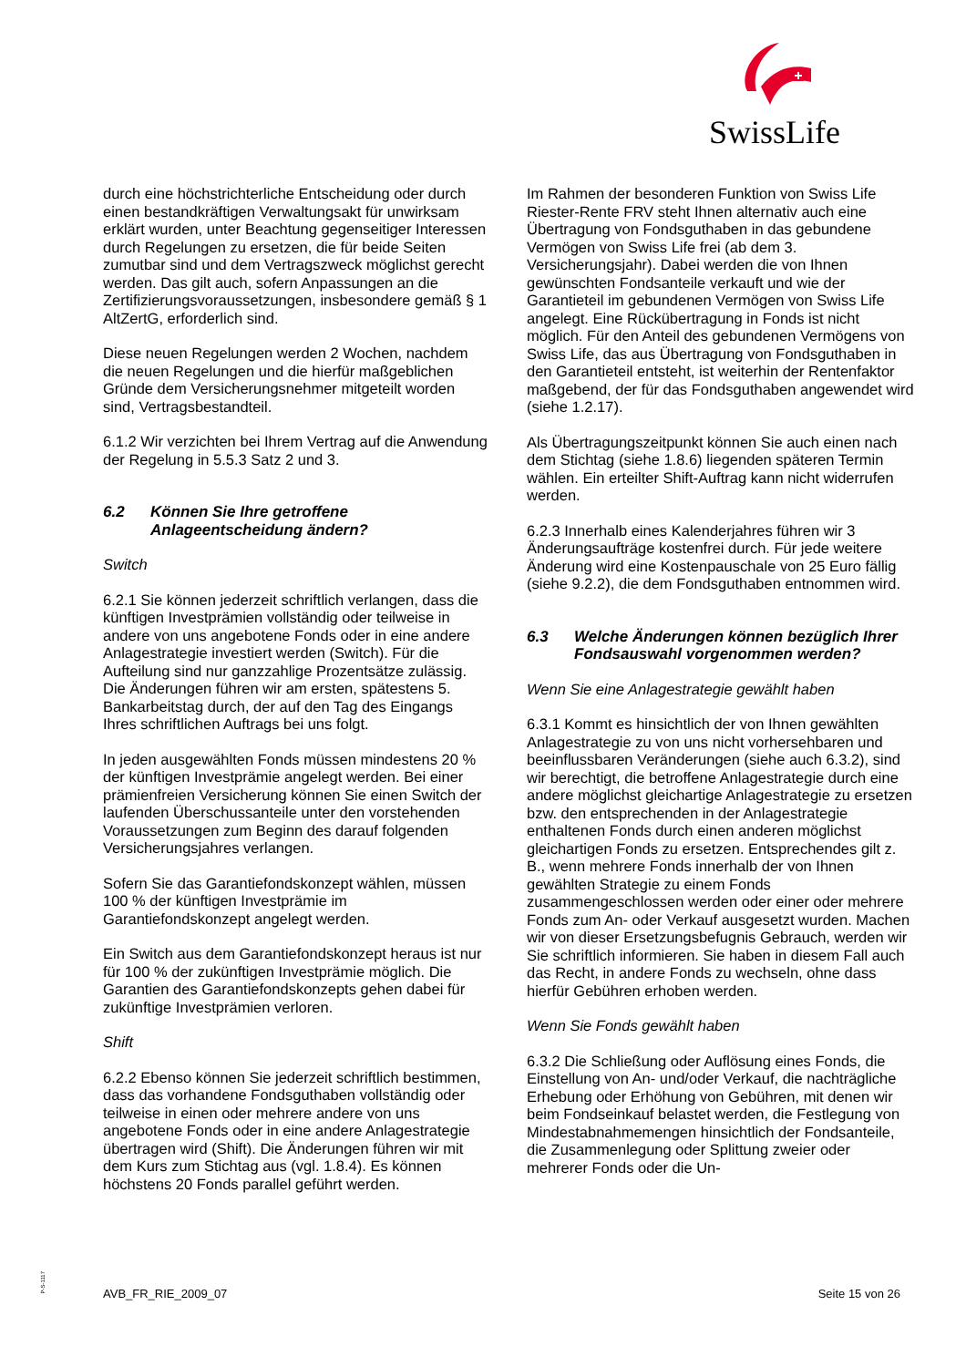SwissLife
durch eine höchstrichterliche Entscheidung oder durch einen bestandkräftigen Verwaltungsakt für unwirksam erklärt wurden, unter Beachtung gegenseitiger Interessen durch Regelungen zu ersetzen, die für beide Seiten zumutbar sind und dem Vertragszweck möglichst gerecht werden. Das gilt auch, sofern Anpassungen an die Zertifizierungsvoraussetzungen, insbesondere gemäß § 1 AltZertG, erforderlich sind.
Diese neuen Regelungen werden 2 Wochen, nachdem die neuen Regelungen und die hierfür maßgeblichen Gründe dem Versicherungsnehmer mitgeteilt worden sind, Vertragsbestandteil.
6.1.2 Wir verzichten bei Ihrem Vertrag auf die Anwendung der Regelung in 5.5.3 Satz 2 und 3.
6.2 Können Sie Ihre getroffene Anlageentscheidung ändern?
Switch
6.2.1 Sie können jederzeit schriftlich verlangen, dass die künftigen Investprämien vollständig oder teilweise in andere von uns angebotene Fonds oder in eine andere Anlagestrategie investiert werden (Switch). Für die Aufteilung sind nur ganzzahlige Prozentsätze zulässig. Die Änderungen führen wir am ersten, spätestens 5. Bankarbeitstag durch, der auf den Tag des Eingangs Ihres schriftlichen Auftrags bei uns folgt.
In jeden ausgewählten Fonds müssen mindestens 20 % der künftigen Investprämie angelegt werden. Bei einer prämienfreien Versicherung können Sie einen Switch der laufenden Überschussanteile unter den vorstehenden Voraussetzungen zum Beginn des darauf folgenden Versicherungsjahres verlangen.
Sofern Sie das Garantiefondskonzept wählen, müssen 100 % der künftigen Investprämie im Garantiefondskonzept angelegt werden.
Ein Switch aus dem Garantiefondskonzept heraus ist nur für 100 % der zukünftigen Investprämie möglich. Die Garantien des Garantiefondskonzepts gehen dabei für zukünftige Investprämien verloren.
Shift
6.2.2 Ebenso können Sie jederzeit schriftlich bestimmen, dass das vorhandene Fondsguthaben vollständig oder teilweise in einen oder mehrere andere von uns angebotene Fonds oder in eine andere Anlagestrategie übertragen wird (Shift). Die Änderungen führen wir mit dem Kurs zum Stichtag aus (vgl. 1.8.4). Es können höchstens 20 Fonds parallel geführt werden.
Im Rahmen der besonderen Funktion von Swiss Life Riester-Rente FRV steht Ihnen alternativ auch eine Übertragung von Fondsguthaben in das gebundene Vermögen von Swiss Life frei (ab dem 3. Versicherungsjahr). Dabei werden die von Ihnen gewünschten Fondsanteile verkauft und wie der Garantieteil im gebundenen Vermögen von Swiss Life angelegt. Eine Rückübertragung in Fonds ist nicht möglich. Für den Anteil des gebundenen Vermögens von Swiss Life, das aus Übertragung von Fondsguthaben in den Garantieteil entsteht, ist weiterhin der Rentenfaktor maßgebend, der für das Fondsguthaben angewendet wird (siehe 1.2.17).
Als Übertragungszeitpunkt können Sie auch einen nach dem Stichtag (siehe 1.8.6) liegenden späteren Termin wählen. Ein erteilter Shift-Auftrag kann nicht widerrufen werden.
6.2.3 Innerhalb eines Kalenderjahres führen wir 3 Änderungsaufträge kostenfrei durch. Für jede weitere Änderung wird eine Kostenpauschale von 25 Euro fällig (siehe 9.2.2), die dem Fondsguthaben entnommen wird.
6.3 Welche Änderungen können bezüglich Ihrer Fondsauswahl vorgenommen werden?
Wenn Sie eine Anlagestrategie gewählt haben
6.3.1 Kommt es hinsichtlich der von Ihnen gewählten Anlagestrategie zu von uns nicht vorhersehbaren und beeinflussbaren Veränderungen (siehe auch 6.3.2), sind wir berechtigt, die betroffene Anlagestrategie durch eine andere möglichst gleichartige Anlagestrategie zu ersetzen bzw. den entsprechenden in der Anlagestrategie enthaltenen Fonds durch einen anderen möglichst gleichartigen Fonds zu ersetzen. Entsprechendes gilt z. B., wenn mehrere Fonds innerhalb der von Ihnen gewählten Strategie zu einem Fonds zusammengeschlossen werden oder einer oder mehrere Fonds zum An- oder Verkauf ausgesetzt wurden. Machen wir von dieser Ersetzungsbefugnis Gebrauch, werden wir Sie schriftlich informieren. Sie haben in diesem Fall auch das Recht, in andere Fonds zu wechseln, ohne dass hierfür Gebühren erhoben werden.
Wenn Sie Fonds gewählt haben
6.3.2 Die Schließung oder Auflösung eines Fonds, die Einstellung von An- und/oder Verkauf, die nachträgliche Erhebung oder Erhöhung von Gebühren, mit denen wir beim Fondseinkauf belastet werden, die Festlegung von Mindestabnahmemengen hinsichtlich der Fondsanteile, die Zusammenlegung oder Splittung zweier oder mehrerer Fonds oder die Un-
P-S-1117
AVB_FR_RIE_2009_07 Seite 15 von 26